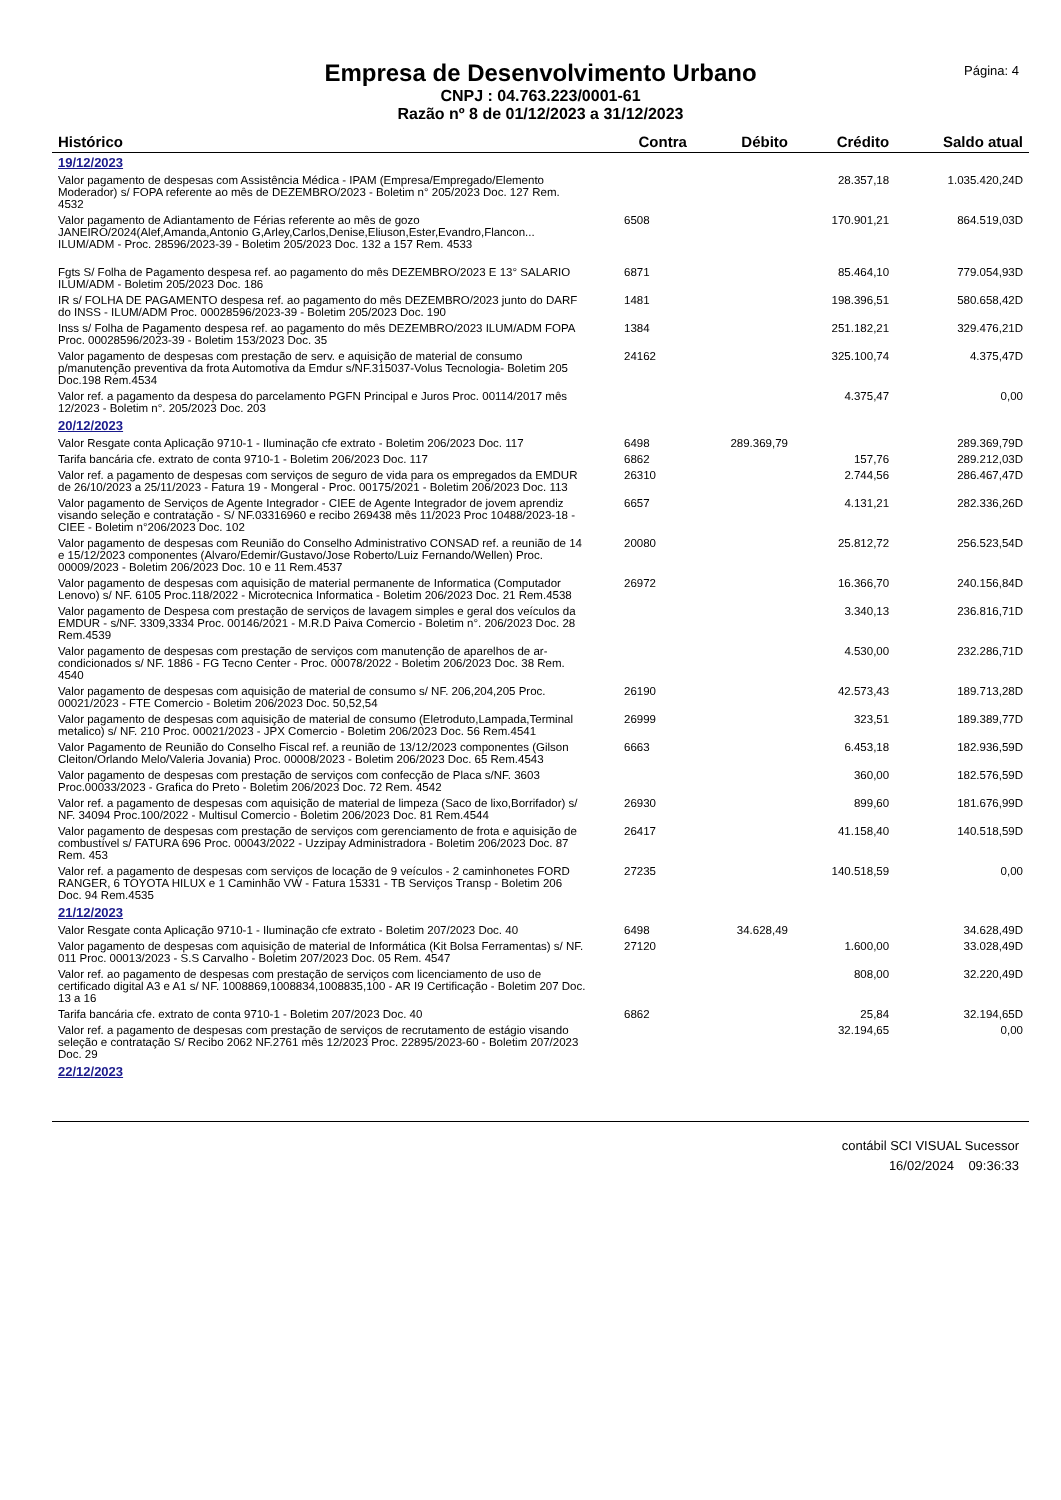Empresa de Desenvolvimento Urbano
CNPJ : 04.763.223/0001-61
Razão nº 8 de 01/12/2023 a 31/12/2023
Página: 4
| Histórico | Contra | Débito | Crédito | Saldo atual |
| --- | --- | --- | --- | --- |
| 19/12/2023 | | | | |
| Valor pagamento de despesas com Assistência Médica - IPAM (Empresa/Empregado/Elemento Moderador) s/ FOPA referente ao mês de DEZEMBRO/2023 - Boletim n° 205/2023 Doc. 127 Rem. 4532 | | | 28.357,18 | 1.035.420,24D |
| Valor pagamento de Adiantamento de Férias referente ao mês de gozo JANEIRO/2024(Alef,Amanda,Antonio G,Arley,Carlos,Denise,Eliuson,Ester,Evandro,Flancon... ILUM/ADM - Proc. 28596/2023-39 - Boletim 205/2023 Doc. 132 a 157 Rem. 4533 | 6508 | | 170.901,21 | 864.519,03D |
| Fgts S/ Folha de Pagamento despesa ref. ao pagamento do mês DEZEMBRO/2023 E 13° SALARIO ILUM/ADM - Boletim 205/2023 Doc. 186 | 6871 | | 85.464,10 | 779.054,93D |
| IR s/ FOLHA DE PAGAMENTO despesa ref. ao pagamento do mês DEZEMBRO/2023 junto do DARF do INSS - ILUM/ADM Proc. 00028596/2023-39 - Boletim 205/2023 Doc. 190 | 1481 | | 198.396,51 | 580.658,42D |
| Inss s/ Folha de Pagamento despesa ref. ao pagamento do mês DEZEMBRO/2023 ILUM/ADM FOPA Proc. 00028596/2023-39 - Boletim 153/2023 Doc. 35 | 1384 | | 251.182,21 | 329.476,21D |
| Valor pagamento de despesas com prestação de serv. e aquisição de material de consumo p/manutenção preventiva da frota Automotiva da Emdur s/NF.315037-Volus Tecnologia- Boletim 205 Doc.198 Rem.4534 | 24162 | | 325.100,74 | 4.375,47D |
| Valor ref. a pagamento da despesa do parcelamento PGFN Principal e Juros Proc. 00114/2017 mês 12/2023 - Boletim n°. 205/2023 Doc. 203 | | | 4.375,47 | 0,00 |
| 20/12/2023 | | | | |
| Valor Resgate conta Aplicação 9710-1 - Iluminação cfe extrato - Boletim 206/2023 Doc. 117 | 6498 | 289.369,79 | | 289.369,79D |
| Tarifa bancária cfe. extrato de conta 9710-1 - Boletim 206/2023 Doc. 117 | 6862 | | 157,76 | 289.212,03D |
| Valor ref. a pagamento de despesas com serviços de seguro de vida para os empregados da EMDUR de 26/10/2023 a 25/11/2023 - Fatura 19 - Mongeral - Proc. 00175/2021 - Boletim 206/2023 Doc. 113 | 26310 | | 2.744,56 | 286.467,47D |
| Valor pagamento de Serviços de Agente Integrador - CIEE de Agente Integrador de jovem aprendiz visando seleção e contratação - S/ NF.03316960 e recibo 269438 mês 11/2023 Proc 10488/2023-18 - CIEE - Boletim n°206/2023 Doc. 102 | 6657 | | 4.131,21 | 282.336,26D |
| Valor pagamento de despesas com Reunião do Conselho Administrativo CONSAD ref. a reunião de 14 e 15/12/2023 componentes (Alvaro/Edemir/Gustavo/Jose Roberto/Luiz Fernando/Wellen) Proc. 00009/2023 - Boletim 206/2023 Doc. 10 e 11 Rem.4537 | 20080 | | 25.812,72 | 256.523,54D |
| Valor pagamento de despesas com aquisição de material permanente de Informatica (Computador Lenovo) s/ NF. 6105 Proc.118/2022 - Microtecnica Informatica - Boletim 206/2023 Doc. 21 Rem.4538 | 26972 | | 16.366,70 | 240.156,84D |
| Valor pagamento de Despesa com prestação de serviços de lavagem simples e geral dos veículos da EMDUR - s/NF. 3309,3334 Proc. 00146/2021 - M.R.D Paiva Comercio - Boletim n°. 206/2023 Doc. 28 Rem.4539 | | | 3.340,13 | 236.816,71D |
| Valor pagamento de despesas com prestação de serviços com manutenção de aparelhos de ar-condicionados s/ NF. 1886 - FG Tecno Center - Proc. 00078/2022 - Boletim 206/2023 Doc. 38 Rem. 4540 | | | 4.530,00 | 232.286,71D |
| Valor pagamento de despesas com aquisição de material de consumo s/ NF. 206,204,205 Proc. 00021/2023 - FTE Comercio - Boletim 206/2023 Doc. 50,52,54 | 26190 | | 42.573,43 | 189.713,28D |
| Valor pagamento de despesas com aquisição de material de consumo (Eletroduto,Lampada,Terminal metalico) s/ NF. 210 Proc. 00021/2023 - JPX Comercio - Boletim 206/2023 Doc. 56 Rem.4541 | 26999 | | 323,51 | 189.389,77D |
| Valor Pagamento de Reunião do Conselho Fiscal ref. a reunião de 13/12/2023 componentes (Gilson Cleiton/Orlando Melo/Valeria Jovania) Proc. 00008/2023 - Boletim 206/2023 Doc. 65 Rem.4543 | 6663 | | 6.453,18 | 182.936,59D |
| Valor pagamento de despesas com prestação de serviços com confecção de Placa s/NF. 3603 Proc.00033/2023 - Grafica do Preto - Boletim 206/2023 Doc. 72 Rem. 4542 | | | 360,00 | 182.576,59D |
| Valor ref. a pagamento de despesas com aquisição de material de limpeza (Saco de lixo,Borrifador) s/ NF. 34094 Proc.100/2022 - Multisul Comercio - Boletim 206/2023 Doc. 81 Rem.4544 | 26930 | | 899,60 | 181.676,99D |
| Valor pagamento de despesas com prestação de serviços com gerenciamento de frota e aquisição de combustível s/ FATURA 696 Proc. 00043/2022 - Uzzipay Administradora - Boletim 206/2023 Doc. 87 Rem. 453 | 26417 | | 41.158,40 | 140.518,59D |
| Valor ref. a pagamento de despesas com serviços de locação de 9 veículos - 2 caminhonetes FORD RANGER, 6 TOYOTA HILUX e 1 Caminhão VW - Fatura 15331 - TB Serviços Transp - Boletim 206 Doc. 94 Rem.4535 | 27235 | | 140.518,59 | 0,00 |
| 21/12/2023 | | | | |
| Valor Resgate conta Aplicação 9710-1 - Iluminação cfe extrato - Boletim 207/2023 Doc. 40 | 6498 | 34.628,49 | | 34.628,49D |
| Valor pagamento de despesas com aquisição de material de Informática (Kit Bolsa Ferramentas) s/ NF. 011 Proc. 00013/2023 - S.S Carvalho - Boletim 207/2023 Doc. 05 Rem. 4547 | 27120 | | 1.600,00 | 33.028,49D |
| Valor ref. ao pagamento de despesas com prestação de serviços com licenciamento de uso de certificado digital A3 e A1 s/ NF. 1008869,1008834,1008835,100 - AR I9 Certificação - Boletim 207 Doc. 13 a 16 | | | 808,00 | 32.220,49D |
| Tarifa bancária cfe. extrato de conta 9710-1 - Boletim 207/2023 Doc. 40 | 6862 | | 25,84 | 32.194,65D |
| Valor ref. a pagamento de despesas com prestação de serviços de recrutamento de estágio visando seleção e contratação S/ Recibo 2062 NF.2761 mês 12/2023 Proc. 22895/2023-60 - Boletim 207/2023 Doc. 29 | | | 32.194,65 | 0,00 |
| 22/12/2023 | | | | |
contábil SCI VISUAL Sucessor
16/02/2024 09:36:33